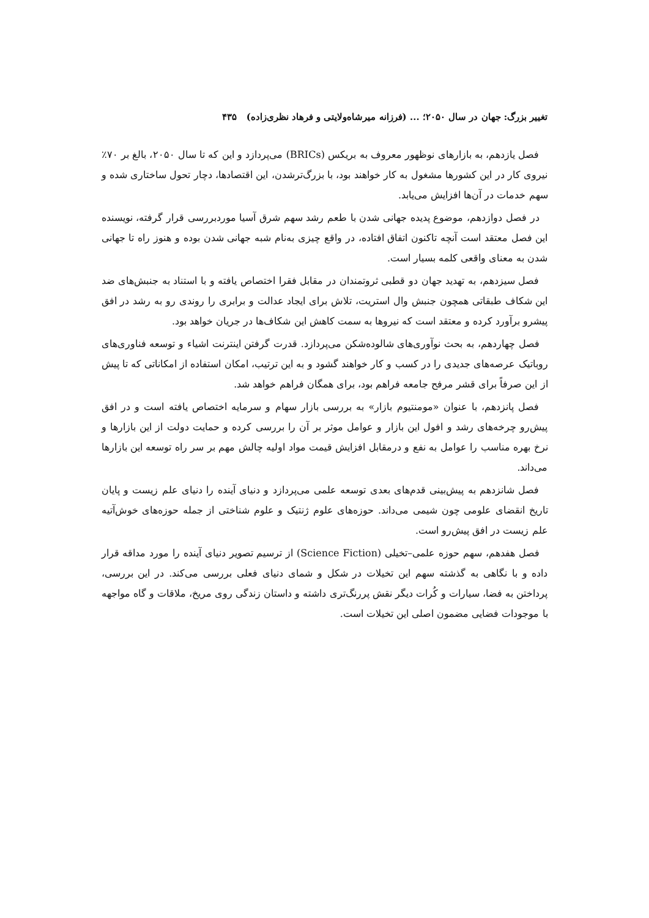تغییر بزرگ: جهان در سال ۲۰۵۰؛ ... (فرزانه میرشاه‌ولایتی و فرهاد نظری‌زاده) ۴۳۵
فصل یازدهم، به بازارهای نوظهور معروف به بریکس (BRICs) می‌پردازد و این که تا سال ۲۰۵۰، بالغ بر ۷۰٪ نیروی کار در این کشورها مشغول به کار خواهند بود، با بزرگ‌ترشدن، این اقتصادها، دچار تحول ساختاری شده و سهم خدمات در آن‌ها افزایش می‌یابد.
در فصل دوازدهم، موضوع پدیده جهانی شدن با طعم رشد سهم شرق آسیا موردبررسی قرار گرفته، نویسنده این فصل معتقد است آنچه تاکنون اتفاق افتاده، در واقع چیزی به‌نام شبه جهانی شدن بوده و هنوز راه تا جهانی شدن به معنای واقعی کلمه بسیار است.
فصل سیزدهم، به تهدید جهان دو قطبی ثروتمندان در مقابل فقرا اختصاص یافته و با استناد به جنبش‌های ضد این شکاف طبقاتی همچون جنبش وال استریت، تلاش برای ایجاد عدالت و برابری را روندی رو به رشد در افق پیشرو برآورد کرده و معتقد است که نیروها به سمت کاهش این شکاف‌ها در جریان خواهد بود.
فصل چهاردهم، به بحث نوآوری‌های شالوده‌شکن می‌پردازد. قدرت گرفتن اینترنت اشیاء و توسعه فناوری‌های روباتیک عرصه‌های جدیدی را در کسب و کار خواهند گشود و به این ترتیب، امکان استفاده از امکاناتی که تا پیش از این صرفاً برای قشر مرفح جامعه فراهم بود، برای همگان فراهم خواهد شد.
فصل پانزدهم، با عنوان «مومنتیوم بازار» به بررسی بازار سهام و سرمایه اختصاص یافته است و در افق پیش‌رو چرخه‌های رشد و افول این بازار و عوامل موثر بر آن را بررسی کرده و حمایت دولت از این بازارها و نرخ بهره مناسب را عوامل به نفع و درمقابل افزایش قیمت مواد اولیه چالش مهم بر سر راه توسعه این بازارها می‌داند.
فصل شانزدهم به پیش‌بینی قدم‌های بعدی توسعه علمی می‌پردازد و دنیای آینده را دنیای علم زیست و پایان تاریخ انقضای علومی چون شیمی می‌داند. حوزه‌های علوم ژنتیک و علوم شناختی از جمله حوزه‌های خوش‌آتیه علم زیست در افق پیش‌رو است.
فصل هفدهم، سهم حوزه علمی–تخیلی (Science Fiction) از ترسیم تصویر دنیای آینده را مورد مداقه قرار داده و با نگاهی به گذشته سهم این تخیلات در شکل و شمای دنیای فعلی بررسی می‌کند. در این بررسی، پرداختن به فضا، سیارات و کُرات دیگر نقش پررنگ‌تری داشته و داستان زندگی روی مریخ، ملاقات و گاه مواجهه با موجودات فضایی مضمون اصلی این تخیلات است.